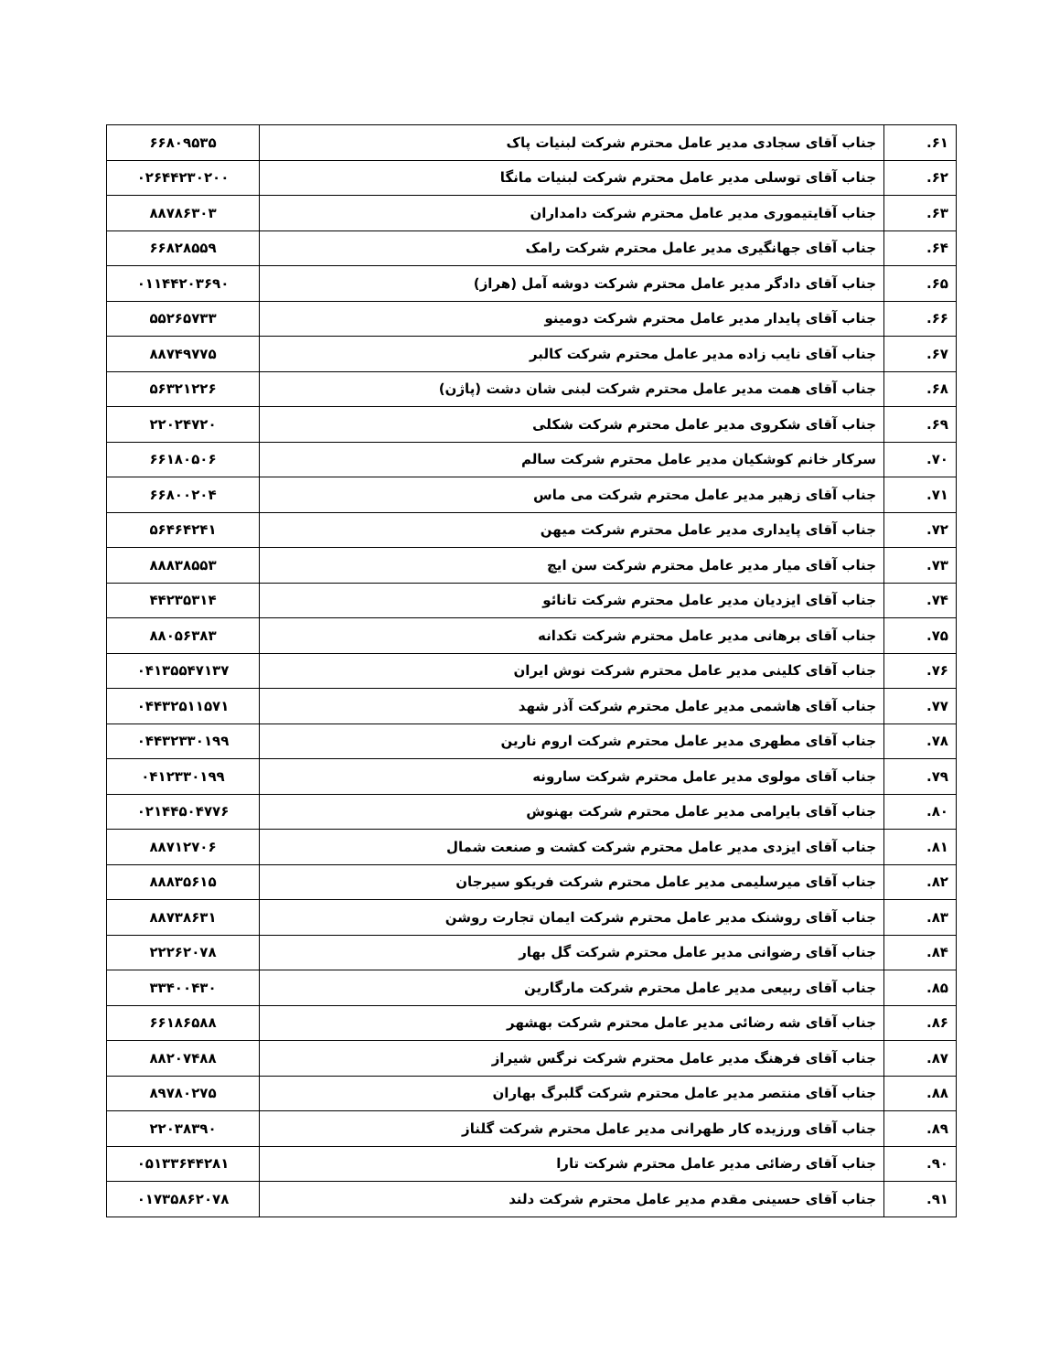| ۶۱. | جناب آقای سجادی مدیر عامل محترم شرکت لبنیات پاک | ۶۶۸۰۹۵۳۵ |
| ۶۲. | جناب آقای توسلی مدیر عامل محترم شرکت لبنیات مانگا | ۰۲۶۴۴۲۳۰۲۰۰ |
| ۶۳. | جناب آقایتیموری مدیر عامل محترم شرکت دامداران | ۸۸۷۸۶۳۰۳ |
| ۶۴. | جناب آقای جهانگیری مدیر عامل محترم شرکت رامک | ۶۶۸۲۸۵۵۹ |
| ۶۵. | جناب آقای دادگر مدیر عامل محترم شرکت دوشه آمل (هراز) | ۰۱۱۴۴۲۰۳۶۹۰ |
| ۶۶. | جناب آقای پایدار مدیر عامل محترم شرکت دومینو | ۵۵۲۶۵۷۳۳ |
| ۶۷. | جناب آقای نایب زاده مدیر عامل محترم شرکت کالبر | ۸۸۷۴۹۷۷۵ |
| ۶۸. | جناب آقای همت مدیر عامل محترم شرکت لبنی شان دشت (پاژن) | ۵۶۳۲۱۲۲۶ |
| ۶۹. | جناب آقای شکروی مدیر عامل محترم شرکت شکلی | ۲۲۰۲۴۷۲۰ |
| ۷۰. | سرکار خانم کوشکیان مدیر عامل محترم شرکت سالم | ۶۶۱۸۰۵۰۶ |
| ۷۱. | جناب آقای زهیر مدیر عامل محترم شرکت می ماس | ۶۶۸۰۰۲۰۴ |
| ۷۲. | جناب آقای پایداری مدیر عامل محترم شرکت میهن | ۵۶۴۶۴۲۴۱ |
| ۷۳. | جناب آقای میار مدیر عامل محترم شرکت سن ایچ | ۸۸۸۳۸۵۵۳ |
| ۷۴. | جناب آقای ایزدیان مدیر عامل محترم شرکت تانائو | ۴۴۲۳۵۳۱۴ |
| ۷۵. | جناب آقای برهانی مدیر عامل محترم شرکت تکدانه | ۸۸۰۵۶۳۸۳ |
| ۷۶. | جناب آقای کلینی مدیر عامل محترم شرکت نوش ایران | ۰۴۱۳۵۵۴۷۱۳۷ |
| ۷۷. | جناب آقای هاشمی مدیر عامل محترم شرکت آذر شهد | ۰۴۴۳۲۵۱۱۵۷۱ |
| ۷۸. | جناب آقای مطهری مدیر عامل محترم شرکت اروم نارین | ۰۴۴۳۲۳۳۰۱۹۹ |
| ۷۹. | جناب آقای مولوی مدیر عامل محترم شرکت سارونه | ۰۴۱۲۳۳۰۱۹۹ |
| ۸۰. | جناب آقای بایرامی مدیر عامل محترم شرکت بهنوش | ۰۲۱۴۴۵۰۴۷۷۶ |
| ۸۱. | جناب آقای ایزدی مدیر عامل محترم شرکت کشت و صنعت شمال | ۸۸۷۱۲۷۰۶ |
| ۸۲. | جناب آقای میرسلیمی مدیر عامل محترم شرکت فریکو سیرجان | ۸۸۸۳۵۶۱۵ |
| ۸۳. | جناب آقای روشنک مدیر عامل محترم شرکت ایمان تجارت روشن | ۸۸۷۳۸۶۳۱ |
| ۸۴. | جناب آقای رضوانی مدیر عامل محترم شرکت گل بهار | ۲۲۲۶۲۰۷۸ |
| ۸۵. | جناب آقای ربیعی مدیر عامل محترم شرکت مارگارین | ۳۳۴۰۰۴۳۰ |
| ۸۶. | جناب آقای شه رضائی مدیر عامل محترم شرکت بهشهر | ۶۶۱۸۶۵۸۸ |
| ۸۷. | جناب آقای فرهنگ مدیر عامل محترم شرکت نرگس شیراز | ۸۸۲۰۷۴۸۸ |
| ۸۸. | جناب آقای منتصر مدیر عامل محترم شرکت گلبرگ بهاران | ۸۹۷۸۰۲۷۵ |
| ۸۹. | جناب آقای ورزیده کار طهرانی مدیر عامل محترم شرکت گلناز | ۲۲۰۳۸۳۹۰ |
| ۹۰. | جناب آقای رضائی مدیر عامل محترم شرکت تارا | ۰۵۱۳۳۶۴۴۲۸۱ |
| ۹۱. | جناب آقای حسینی مقدم مدیر عامل محترم شرکت دلند | ۰۱۷۳۵۸۶۲۰۷۸ |